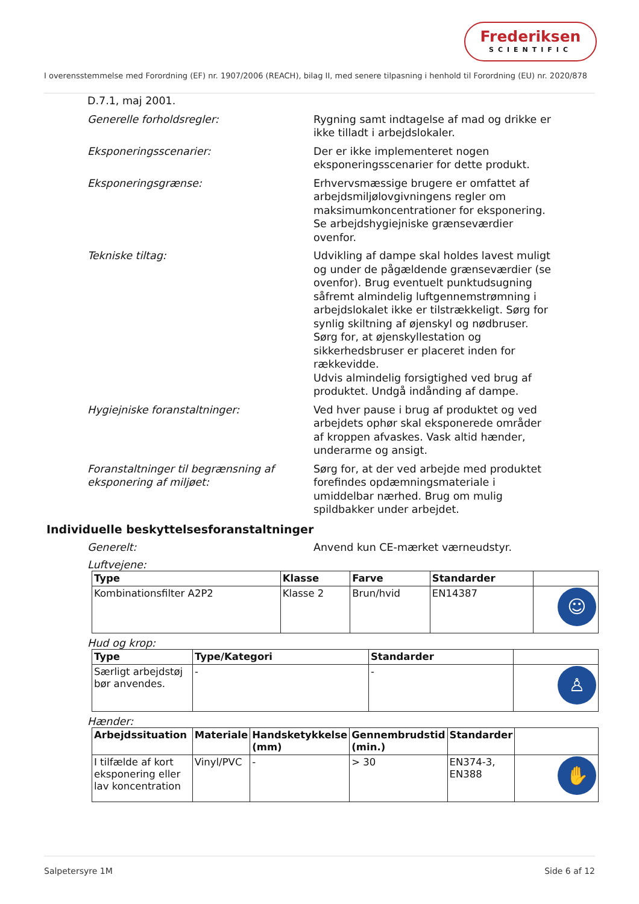Frederiksen
SCIENTIFIC
I overensstemmelse med Forordning (EF) nr. 1907/2006 (REACH), bilag II, med senere tilpasning i henhold til Forordning (EU) nr. 2020/878
D.7.1, maj 2001.
Generelle forholdsregler: Rygning samt indtagelse af mad og drikke er ikke tilladt i arbejdslokaler.
Eksponeringsscenarier: Der er ikke implementeret nogen eksponeringsscenarier for dette produkt.
Eksponeringsgrænse: Erhvervsmæssige brugere er omfattet af arbejdsmiljølovgivningens regler om maksimumkoncentrationer for eksponering. Se arbejdshygiejniske grænseværdier ovenfor.
Tekniske tiltag: Udvikling af dampe skal holdes lavest muligt og under de pågældende grænseværdier (se ovenfor). Brug eventuelt punktudsugning såfremt almindelig luftgennemstrømning i arbejdslokalet ikke er tilstrækkeligt. Sørg for synlig skiltning af øjenskyl og nødbruser. Sørg for, at øjenskyllestation og sikkerhedsbruser er placeret inden for rækkevidde.
Udvis almindelig forsigtighed ved brug af produktet. Undgå indånding af dampe.
Hygiejniske foranstaltninger: Ved hver pause i brug af produktet og ved arbejdets ophør skal eksponerede områder af kroppen afvaskes. Vask altid hænder, underarme og ansigt.
Foranstaltninger til begrænsning af eksponering af miljøet:
Sørg for, at der ved arbejde med produktet forefindes opdæmningsmateriale i umiddelbar nærhed. Brug om mulig spildbakker under arbejdet.
Individuelle beskyttelsesforanstaltninger
Generelt: Anvend kun CE-mærket værneudstyr.
Luftvejene:
| Type | Klasse | Farve | Standarder | |
| --- | --- | --- | --- | --- |
| Kombinationsfilter A2P2 | Klasse 2 | Brun/hvid | EN14387 | ☺ |
Hud og krop:
| Type | Type/Kategori | Standarder | |
| --- | --- | --- | --- |
| Særligt arbejdstøj bør anvendes. | - | - | ♙ |
Hænder:
| Arbejdssituation | Materiale | Handsketykkelse (mm) | Gennembrudstid (min.) | Standarder | |
| --- | --- | --- | --- | --- | --- |
| I tilfælde af kort eksponering eller lav koncentration | Vinyl/PVC | - | > 30 | EN374-3, EN388 | ✋ |
Salpetersyre 1M Side 6 af 12